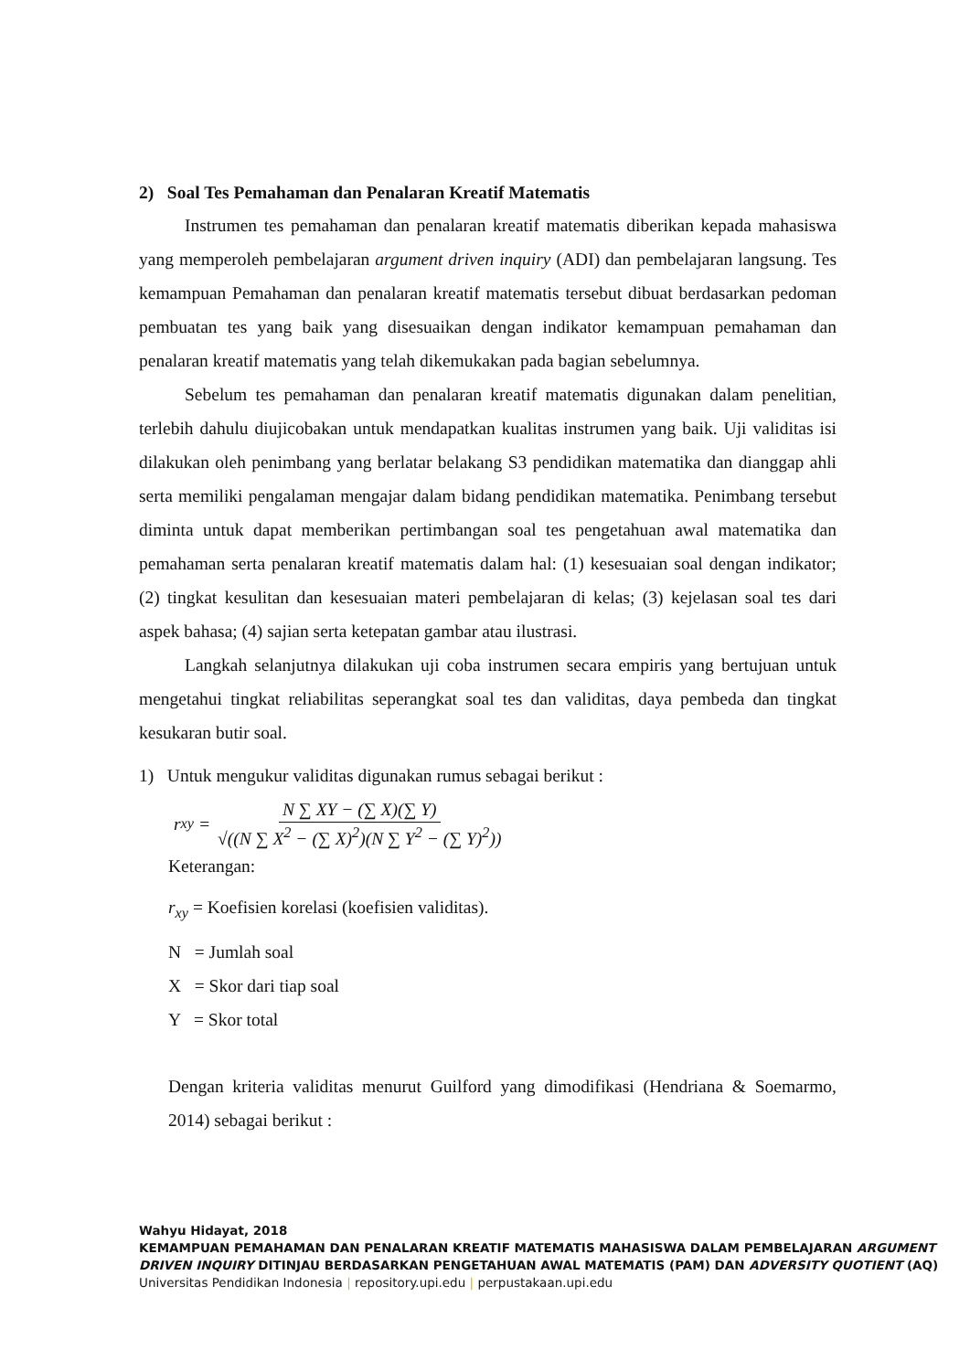2) Soal Tes Pemahaman dan Penalaran Kreatif Matematis
Instrumen tes pemahaman dan penalaran kreatif matematis diberikan kepada mahasiswa yang memperoleh pembelajaran argument driven inquiry (ADI) dan pembelajaran langsung. Tes kemampuan Pemahaman dan penalaran kreatif matematis tersebut dibuat berdasarkan pedoman pembuatan tes yang baik yang disesuaikan dengan indikator kemampuan pemahaman dan penalaran kreatif matematis yang telah dikemukakan pada bagian sebelumnya.
Sebelum tes pemahaman dan penalaran kreatif matematis digunakan dalam penelitian, terlebih dahulu diujicobakan untuk mendapatkan kualitas instrumen yang baik. Uji validitas isi dilakukan oleh penimbang yang berlatar belakang S3 pendidikan matematika dan dianggap ahli serta memiliki pengalaman mengajar dalam bidang pendidikan matematika. Penimbang tersebut diminta untuk dapat memberikan pertimbangan soal tes pengetahuan awal matematika dan pemahaman serta penalaran kreatif matematis dalam hal: (1) kesesuaian soal dengan indikator; (2) tingkat kesulitan dan kesesuaian materi pembelajaran di kelas; (3) kejelasan soal tes dari aspek bahasa; (4) sajian serta ketepatan gambar atau ilustrasi.
Langkah selanjutnya dilakukan uji coba instrumen secara empiris yang bertujuan untuk mengetahui tingkat reliabilitas seperangkat soal tes dan validitas, daya pembeda dan tingkat kesukaran butir soal.
1) Untuk mengukur validitas digunakan rumus sebagai berikut :
r<sub>xy</sub> = N ∑ XY − (∑ X)(∑ Y) √((N ∑ X<sup>2</sup> − (∑ X)<sup>2</sup>)(N ∑ Y<sup>2</sup> − (∑ Y)<sup>2</sup>))
Keterangan:
r<sub>xy</sub> = Koefisien korelasi (koefisien validitas).
N = Jumlah soal
X = Skor dari tiap soal
Y = Skor total
Dengan kriteria validitas menurut Guilford yang dimodifikasi (Hendriana & Soemarmo, 2014) sebagai berikut :
Wahyu Hidayat, 2018
KEMAMPUAN PEMAHAMAN DAN PENALARAN KREATIF MATEMATIS MAHASISWA DALAM PEMBELAJARAN ARGUMENT DRIVEN INQUIRY DITINJAU BERDASARKAN PENGETAHUAN AWAL MATEMATIS (PAM) DAN ADVERSITY QUOTIENT (AQ)
Universitas Pendidikan Indonesia | repository.upi.edu | perpustakaan.upi.edu